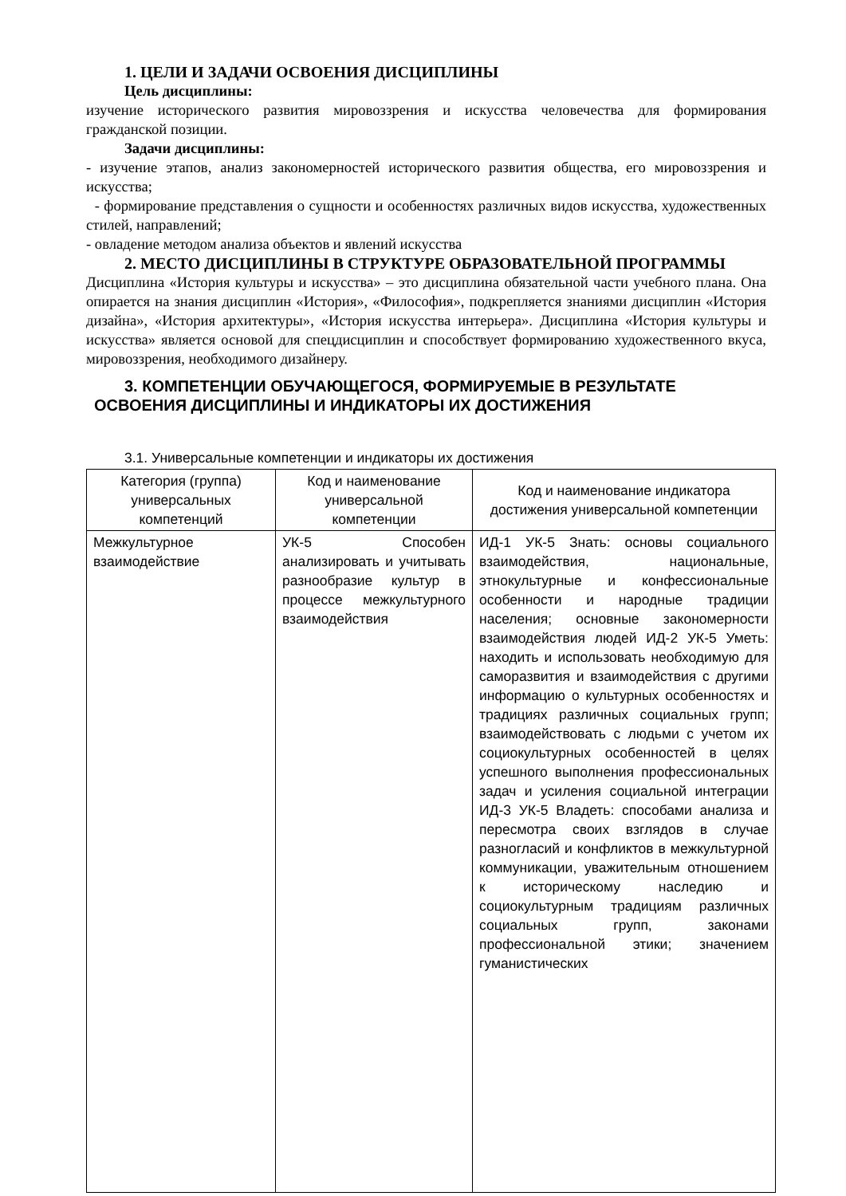1. ЦЕЛИ И ЗАДАЧИ ОСВОЕНИЯ ДИСЦИПЛИНЫ
Цель дисциплины:
изучение исторического развития мировоззрения и искусства человечества для формирования гражданской позиции.
Задачи дисциплины:
- изучение этапов, анализ закономерностей исторического развития общества, его мировоззрения и искусства;
- формирование представления о сущности и особенностях различных видов искусства, художественных стилей, направлений;
- овладение методом анализа объектов и явлений искусства
2. МЕСТО ДИСЦИПЛИНЫ В СТРУКТУРЕ ОБРАЗОВАТЕЛЬНОЙ ПРОГРАММЫ
Дисциплина «История культуры и искусства» – это дисциплина обязательной части учебного плана. Она опирается на знания дисциплин «История», «Философия», подкрепляется знаниями дисциплин «История дизайна», «История архитектуры», «История искусства интерьера». Дисциплина «История культуры и искусства» является основой для спецдисциплин и способствует формированию художественного вкуса, мировоззрения, необходимого дизайнеру.
3. КОМПЕТЕНЦИИ ОБУЧАЮЩЕГОСЯ, ФОРМИРУЕМЫЕ В РЕЗУЛЬТАТЕ
ОСВОЕНИЯ ДИСЦИПЛИНЫ И ИНДИКАТОРЫ ИХ ДОСТИЖЕНИЯ
3.1. Универсальные компетенции и индикаторы их достижения
| Категория (группа) универсальных компетенций | Код и наименование универсальной компетенции | Код и наименование индикатора достижения универсальной компетенции |
| --- | --- | --- |
| Межкультурное взаимодействие | УК-5 Способен анализировать и учитывать разнообразие культур в процессе межкультурного взаимодействия | ИД-1 УК-5 Знать: основы социального взаимодействия, национальные, этнокультурные и конфессиональные особенности и народные традиции населения; основные закономерности взаимодействия людей ИД-2 УК-5 Уметь: находить и использовать необходимую для саморазвития и взаимодействия с другими информацию о культурных особенностях и традициях различных социальных групп; взаимодействовать с людьми с учетом их социокультурных особенностей в целях успешного выполнения профессиональных задач и усиления социальной интеграции ИД-3 УК-5 Владеть: способами анализа и пересмотра своих взглядов в случае разногласий и конфликтов в межкультурной коммуникации, уважительным отношением к историческому наследию и социокультурным традициям различных социальных групп, законами профессиональной этики; значением гуманистических |